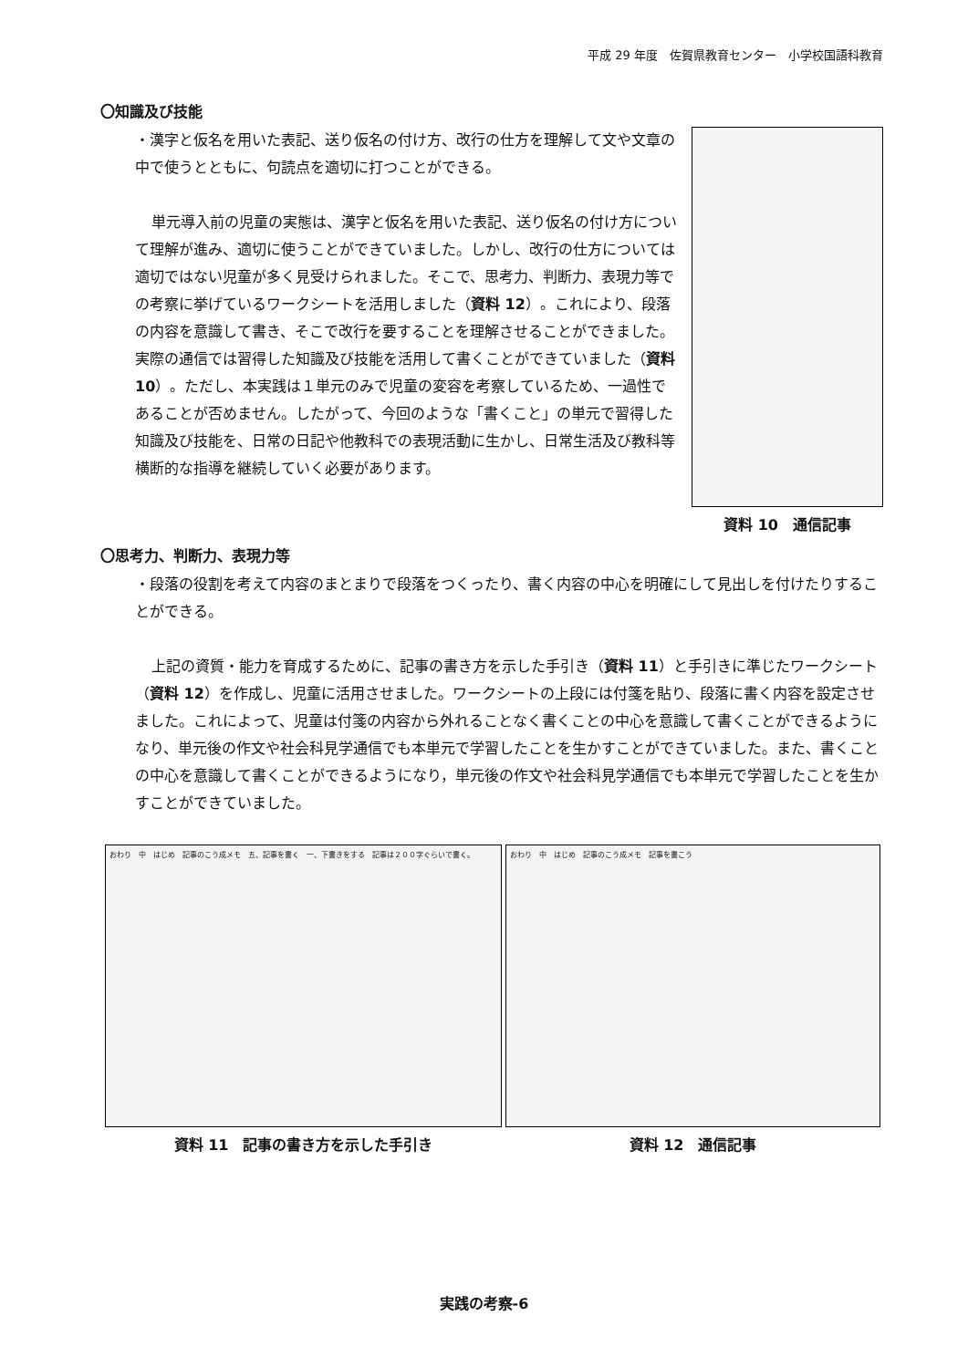平成 29 年度　佐賀県教育センター　小学校国語科教育
〇知識及び技能
・漢字と仮名を用いた表記、送り仮名の付け方、改行の仕方を理解して文や文章の中で使うとともに、句読点を適切に打つことができる。
単元導入前の児童の実態は、漢字と仮名を用いた表記、送り仮名の付け方について理解が進み、適切に使うことができていました。しかし、改行の仕方については適切ではない児童が多く見受けられました。そこで、思考力、判断力、表現力等での考察に挙げているワークシートを活用しました（資料 12）。これにより、段落の内容を意識して書き、そこで改行を要することを理解させることができました。実際の通信では習得した知識及び技能を活用して書くことができていました（資料 10）。ただし、本実践は１単元のみで児童の変容を考察しているため、一過性であることが否めません。したがって、今回のような「書くこと」の単元で習得した知識及び技能を、日常の日記や他教科での表現活動に生かし、日常生活及び教科等横断的な指導を継続していく必要があります。
資料 10　通信記事
〇思考力、判断力、表現力等
・段落の役割を考えて内容のまとまりで段落をつくったり、書く内容の中心を明確にして見出しを付けたりすることができる。
上記の資質・能力を育成するために、記事の書き方を示した手引き（資料 11）と手引きに準じたワークシート（資料 12）を作成し、児童に活用させました。ワークシートの上段には付箋を貼り、段落に書く内容を設定させました。これによって、児童は付箋の内容から外れることなく書くことの中心を意識して書くことができるようになり、単元後の作文や社会科見学通信でも本単元で学習したことを生かすことができていました。また、書くことの中心を意識して書くことができるようになり，単元後の作文や社会科見学通信でも本単元で学習したことを生かすことができていました。
おわり　中　はじめ　記事のこう成メモ　五、記事を書く　一、下書きをする　記事は２００字ぐらいで書く。
資料 11　記事の書き方を示した手引き
おわり　中　はじめ　記事のこう成メモ　記事を書こう
資料 12　通信記事
実践の考察-6